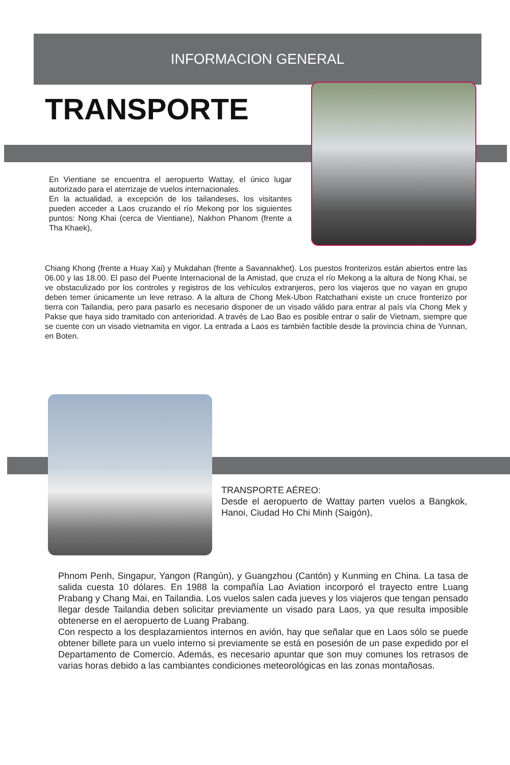INFORMACION GENERAL
TRANSPORTE
En Vientiane se encuentra el aeropuerto Wattay, el único lugar autorizado para el aterrizaje de vuelos internacionales.
En la actualidad, a excepción de los tailandeses, los visitantes pueden acceder a Laos cruzando el río Mekong por los siguientes puntos: Nong Khai (cerca de Vientiane), Nakhon Phanom (frente a Tha Khaek),
Chiang Khong (frente a Huay Xai) y Mukdahan (frente a Savannakhet). Los puestos fronterizos están abiertos entre las 06.00 y las 18.00. El paso del Puente Internacional de la Amistad, que cruza el río Mekong a la altura de Nong Khai, se ve obstaculizado por los controles y registros de los vehículos extranjeros, pero los viajeros que no vayan en grupo deben temer únicamente un leve retraso. A la altura de Chong Mek-Ubon Ratchathani existe un cruce fronterizo por tierra con Tailandia, pero para pasarlo es necesario disponer de un visado válido para entrar al país vía Chong Mek y Pakse que haya sido tramitado con anterioridad. A través de Lao Bao es posible entrar o salir de Vietnam, siempre que se cuente con un visado vietnamita en vigor. La entrada a Laos es también factible desde la provincia china de Yunnan, en Boten.
TRANSPORTE AÉREO:
Desde el aeropuerto de Wattay parten vuelos a Bangkok, Hanoi, Ciudad Ho Chi Minh (Saigón),
Phnom Penh, Singapur, Yangon (Rangún), y Guangzhou (Cantón) y Kunming en China. La tasa de salida cuesta 10 dólares. En 1988 la compañía Lao Aviation incorporó el trayecto entre Luang Prabang y Chang Mai, en Tailandia. Los vuelos salen cada jueves y los viajeros que tengan pensado llegar desde Tailandia deben solicitar previamente un visado para Laos, ya que resulta imposible obtenerse en el aeropuerto de Luang Prabang.
Con respecto a los desplazamientos internos en avión, hay que señalar que en Laos sólo se puede obtener billete para un vuelo interno si previamente se está en posesión de un pase expedido por el Departamento de Comercio. Además, es necesario apuntar que son muy comunes los retrasos de varias horas debido a las cambiantes condiciones meteorológicas en las zonas montañosas.